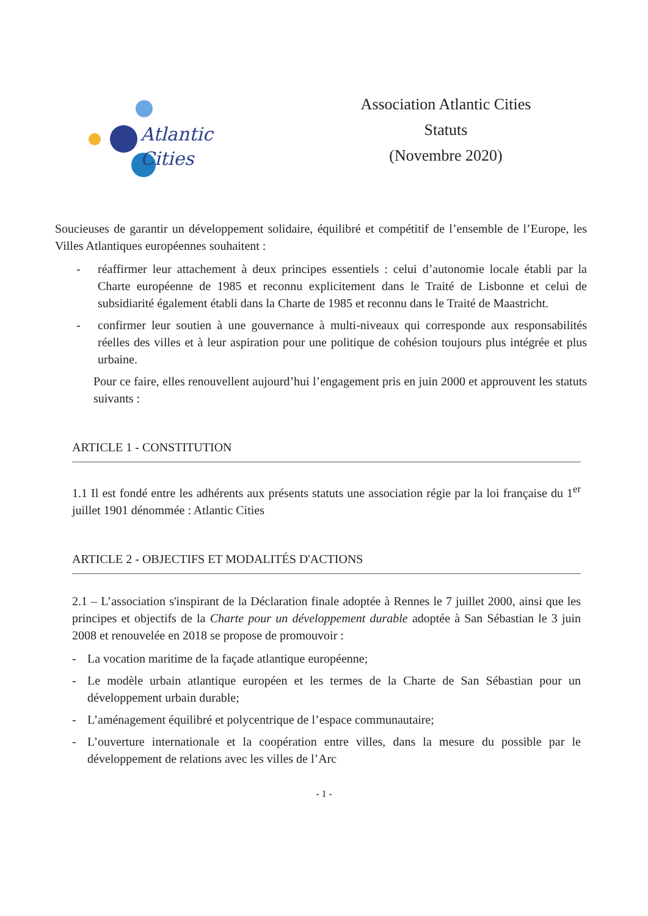Atlantic
Cities
Association Atlantic Cities
Statuts
(Novembre 2020)
Soucieuses de garantir un développement solidaire, équilibré et compétitif de l’ensemble de l’Europe, les Villes Atlantiques européennes souhaitent :
- réaffirmer leur attachement à deux principes essentiels : celui d’autonomie locale établi par la Charte européenne de 1985 et reconnu explicitement dans le Traité de Lisbonne et celui de subsidiarité également établi dans la Charte de 1985 et reconnu dans le Traité de Maastricht.
- confirmer leur soutien à une gouvernance à multi-niveaux qui corresponde aux responsabilités réelles des villes et à leur aspiration pour une politique de cohésion toujours plus intégrée et plus urbaine.
Pour ce faire, elles renouvellent aujourd’hui l’engagement pris en juin 2000 et approuvent les statuts suivants :
ARTICLE 1 - CONSTITUTION
1.1 Il est fondé entre les adhérents aux présents statuts une association régie par la loi française du 1<sup>er</sup> juillet 1901 dénommée : Atlantic Cities
ARTICLE 2 - OBJECTIFS ET MODALITÉS D'ACTIONS
2.1 – L’association s'inspirant de la Déclaration finale adoptée à Rennes le 7 juillet 2000, ainsi que les principes et objectifs de la Charte pour un développement durable adoptée à San Sébastian le 3 juin 2008 et renouvelée en 2018 se propose de promouvoir :
- La vocation maritime de la façade atlantique européenne;
- Le modèle urbain atlantique européen et les termes de la Charte de San Sébastian pour un développement urbain durable;
- L’aménagement équilibré et polycentrique de l’espace communautaire;
- L’ouverture internationale et la coopération entre villes, dans la mesure du possible par le développement de relations avec les villes de l’Arc
- 1 -